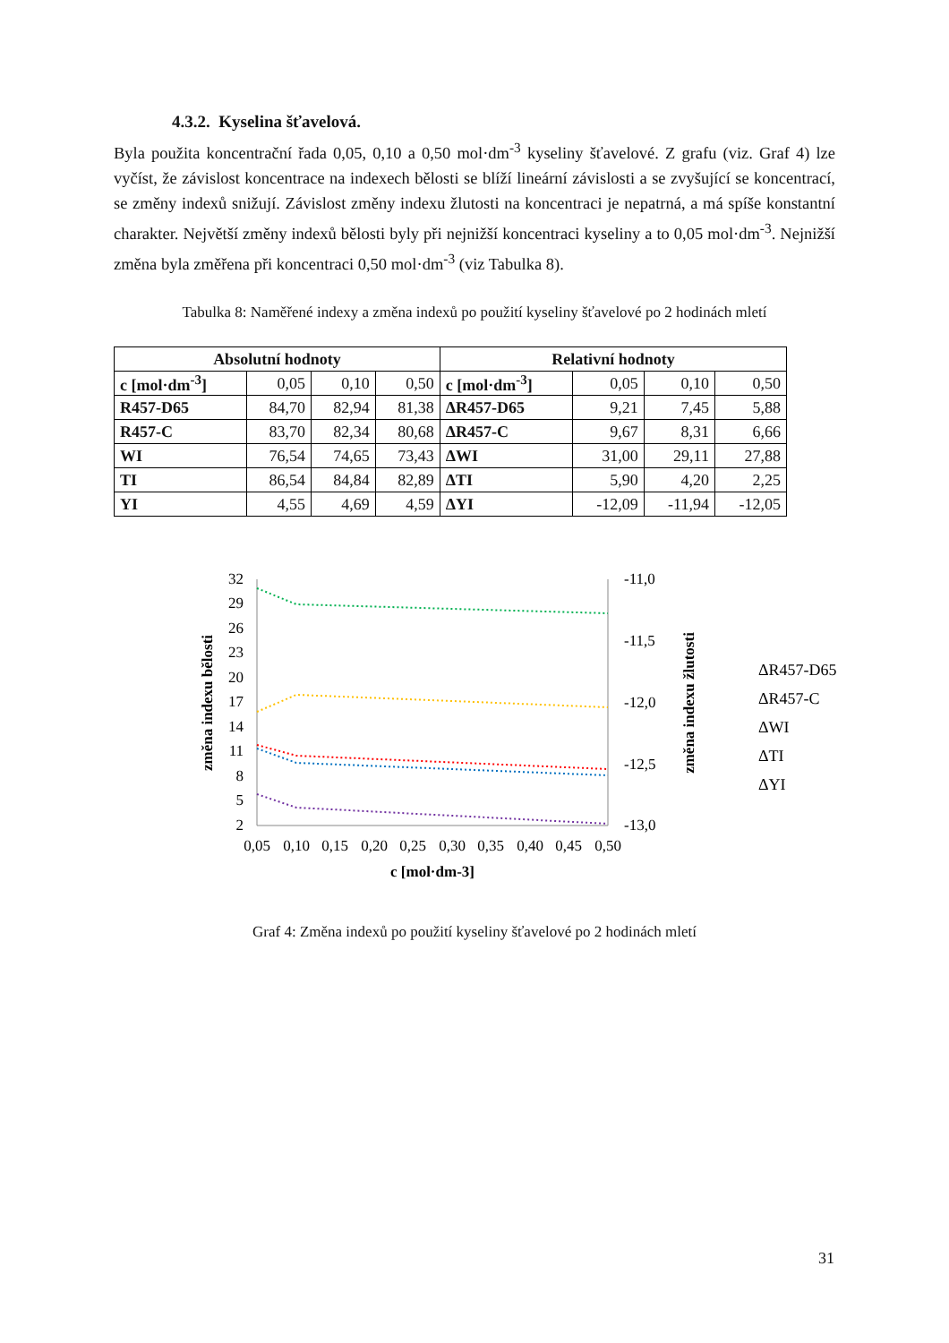4.3.2. Kyselina šťavelová.
Byla použita koncentrační řada 0,05, 0,10 a 0,50 mol·dm<sup>-3</sup> kyseliny šťavelové. Z grafu (viz. Graf 4) lze vyčíst, že závislost koncentrace na indexech bělosti se blíží lineární závislosti a se zvyšující se koncentrací, se změny indexů snižují. Závislost změny indexu žlutosti na koncentraci je nepatrná, a má spíše konstantní charakter. Největší změny indexů bělosti byly při nejnižší koncentraci kyseliny a to 0,05 mol·dm<sup>-3</sup>. Nejnižší změna byla změřena při koncentraci 0,50 mol·dm<sup>-3</sup> (viz Tabulka 8).
Tabulka 8: Naměřené indexy a změna indexů po použití kyseliny šťavelové po 2 hodinách mletí
| Absolutní hodnoty | | | | Relativní hodnoty | | | |
| --- | --- | --- | --- | --- | --- | --- | --- |
| c [mol·dm<sup>-3</sup>] | 0,05 | 0,10 | 0,50 | c [mol·dm<sup>-3</sup>] | 0,05 | 0,10 | 0,50 |
| R457-D65 | 84,70 | 82,94 | 81,38 | ΔR457-D65 | 9,21 | 7,45 | 5,88 |
| R457-C | 83,70 | 82,34 | 80,68 | ΔR457-C | 9,67 | 8,31 | 6,66 |
| WI | 76,54 | 74,65 | 73,43 | ΔWI | 31,00 | 29,11 | 27,88 |
| TI | 86,54 | 84,84 | 82,89 | ΔTI | 5,90 | 4,20 | 2,25 |
| YI | 4,55 | 4,69 | 4,59 | ΔYI | -12,09 | -11,94 | -12,05 |
32
29
26
23
20
17
14
11
8
5
2
-11,0
-11,5
-12,0
-12,5
-13,0
0,05
0,10
0,15
0,20
0,25
0,30
0,35
0,40
0,45
0,50
c [mol·dm-3]
změna indexu bělosti
změna indexu žlutosti
ΔR457-D65
ΔR457-C
ΔWI
ΔTI
ΔYI
Graf 4: Změna indexů po použití kyseliny šťavelové po 2 hodinách mletí
31